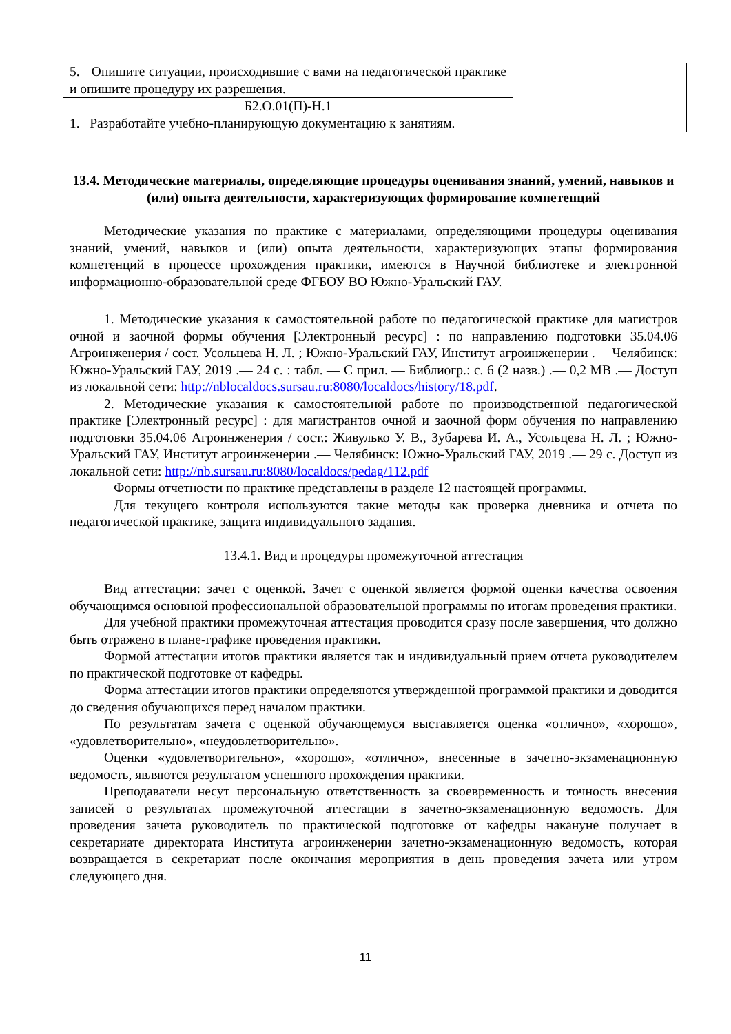| 5. Опишите ситуации, происходившие с вами на педагогической практике и опишите процедуру их разрешения. | |
| Б2.О.01(П)-Н.1 1. Разработайте учебно-планирующую документацию к занятиям. | |
13.4. Методические материалы, определяющие процедуры оценивания знаний, умений, навыков и (или) опыта деятельности, характеризующих формирование компетенций
Методические указания по практике с материалами, определяющими процедуры оценивания знаний, умений, навыков и (или) опыта деятельности, характеризующих этапы формирования компетенций в процессе прохождения практики, имеются в Научной библиотеке и электронной информационно-образовательной среде ФГБОУ ВО Южно-Уральский ГАУ.
1. Методические указания к самостоятельной работе по педагогической практике для магистров очной и заочной формы обучения [Электронный ресурс] : по направлению подготовки 35.04.06 Агроинженерия / сост. Усольцева Н. Л. ; Южно-Уральский ГАУ, Институт агроинженерии .— Челябинск: Южно-Уральский ГАУ, 2019 .— 24 с. : табл. — С прил. — Библиогр.: с. 6 (2 назв.) .— 0,2 MB .— Доступ из локальной сети: http://nblocaldocs.sursau.ru:8080/localdocs/history/18.pdf.
2. Методические указания к самостоятельной работе по производственной педагогической практике [Электронный ресурс] : для магистрантов очной и заочной форм обучения по направлению подготовки 35.04.06 Агроинженерия / сост.: Живулько У. В., Зубарева И. А., Усольцева Н. Л. ; Южно-Уральский ГАУ, Институт агроинженерии .— Челябинск: Южно-Уральский ГАУ, 2019 .— 29 с. Доступ из локальной сети: http://nb.sursau.ru:8080/localdocs/pedag/112.pdf
Формы отчетности по практике представлены в разделе 12 настоящей программы.
Для текущего контроля используются такие методы как проверка дневника и отчета по педагогической практике, защита индивидуального задания.
13.4.1. Вид и процедуры промежуточной аттестация
Вид аттестации: зачет с оценкой. Зачет с оценкой является формой оценки качества освоения обучающимся основной профессиональной образовательной программы по итогам проведения практики.
Для учебной практики промежуточная аттестация проводится сразу после завершения, что должно быть отражено в плане-графике проведения практики.
Формой аттестации итогов практики является так и индивидуальный прием отчета руководителем по практической подготовке от кафедры.
Форма аттестации итогов практики определяются утвержденной программой практики и доводится до сведения обучающихся перед началом практики.
По результатам зачета с оценкой обучающемуся выставляется оценка «отлично», «хорошо», «удовлетворительно», «неудовлетворительно».
Оценки «удовлетворительно», «хорошо», «отлично», внесенные в зачетно-экзаменационную ведомость, являются результатом успешного прохождения практики.
Преподаватели несут персональную ответственность за своевременность и точность внесения записей о результатах промежуточной аттестации в зачетно-экзаменационную ведомость. Для проведения зачета руководитель по практической подготовке от кафедры накануне получает в секретариате директората Института агроинженерии зачетно-экзаменационную ведомость, которая возвращается в секретариат после окончания мероприятия в день проведения зачета или утром следующего дня.
11